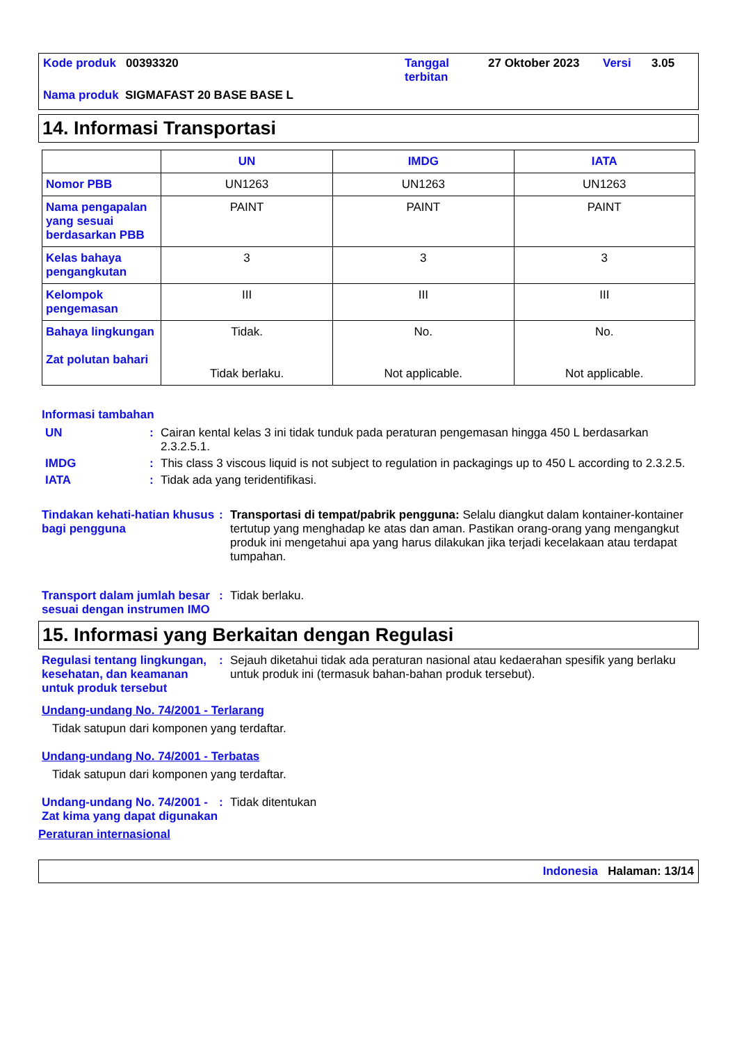Kode produk 00393320
Tanggal terbitan
27 Oktober 2023
Versi
3.05
Nama produk SIGMAFAST 20 BASE BASE L
14. Informasi Transportasi
| | UN | IMDG | IATA |
| --- | --- | --- | --- |
| Nomor PBB | UN1263 | UN1263 | UN1263 |
| Nama pengapalan yang sesuai berdasarkan PBB | PAINT | PAINT | PAINT |
| Kelas bahaya pengangkutan | 3 | 3 | 3 |
| Kelompok pengemasan | III | III | III |
| Bahaya lingkungan Zat polutan bahari | Tidak. Tidak berlaku. | No. Not applicable. | No. Not applicable. |
Informasi tambahan
UN : Cairan kental kelas 3 ini tidak tunduk pada peraturan pengemasan hingga 450 L berdasarkan 2.3.2.5.1.
IMDG : This class 3 viscous liquid is not subject to regulation in packagings up to 450 L according to 2.3.2.5.
IATA : Tidak ada yang teridentifikasi.
Tindakan kehati-hatian khusus bagi pengguna
: Transportasi di tempat/pabrik pengguna: Selalu diangkut dalam kontainer-kontainer tertutup yang menghadap ke atas dan aman. Pastikan orang-orang yang mengangkut produk ini mengetahui apa yang harus dilakukan jika terjadi kecelakaan atau terdapat tumpahan.
Transport dalam jumlah besar sesuai dengan instrumen IMO
: Tidak berlaku.
15. Informasi yang Berkaitan dengan Regulasi
Regulasi tentang lingkungan, kesehatan, dan keamanan untuk produk tersebut
: Sejauh diketahui tidak ada peraturan nasional atau kedaerahan spesifik yang berlaku untuk produk ini (termasuk bahan-bahan produk tersebut).
Undang-undang No. 74/2001 - Terlarang
Tidak satupun dari komponen yang terdaftar.
Undang-undang No. 74/2001 - Terbatas
Tidak satupun dari komponen yang terdaftar.
Undang-undang No. 74/2001 - Zat kima yang dapat digunakan
: Tidak ditentukan
Peraturan internasional
Indonesia Halaman: 13/14